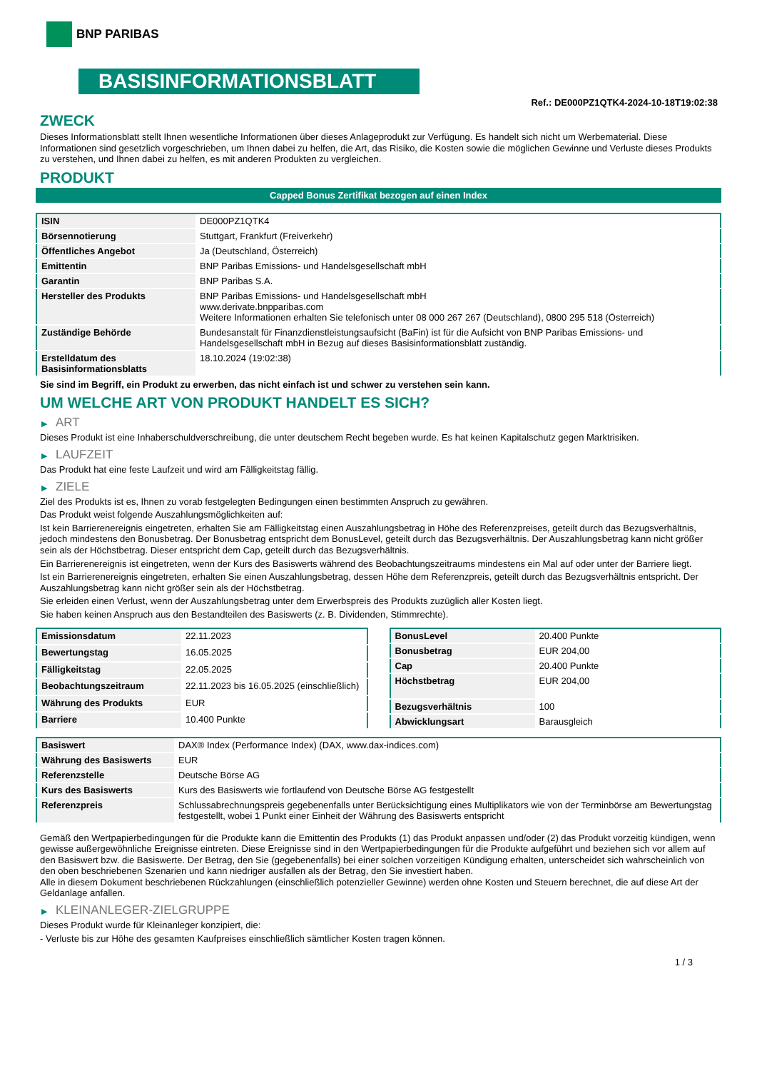BNP PARIBAS
BASISINFORMATIONSBLATT
Ref.: DE000PZ1QTK4-2024-10-18T19:02:38
ZWECK
Dieses Informationsblatt stellt Ihnen wesentliche Informationen über dieses Anlageprodukt zur Verfügung. Es handelt sich nicht um Werbematerial. Diese Informationen sind gesetzlich vorgeschrieben, um Ihnen dabei zu helfen, die Art, das Risiko, die Kosten sowie die möglichen Gewinne und Verluste dieses Produkts zu verstehen, und Ihnen dabei zu helfen, es mit anderen Produkten zu vergleichen.
PRODUKT
Capped Bonus Zertifikat bezogen auf einen Index
| ISIN | DE000PZ1QTK4 |
| Börsennotierung | Stuttgart, Frankfurt (Freiverkehr) |
| Öffentliches Angebot | Ja (Deutschland, Österreich) |
| Emittentin | BNP Paribas Emissions- und Handelsgesellschaft mbH |
| Garantin | BNP Paribas S.A. |
| Hersteller des Produkts | BNP Paribas Emissions- und Handelsgesellschaft mbH www.derivate.bnpparibas.com Weitere Informationen erhalten Sie telefonisch unter 08 000 267 267 (Deutschland), 0800 295 518 (Österreich) |
| Zuständige Behörde | Bundesanstalt für Finanzdienstleistungsaufsicht (BaFin) ist für die Aufsicht von BNP Paribas Emissions- und Handelsgesellschaft mbH in Bezug auf dieses Basisinformationsblatt zuständig. |
| Erstelldatum des Basisinformationsblatts | 18.10.2024 (19:02:38) |
Sie sind im Begriff, ein Produkt zu erwerben, das nicht einfach ist und schwer zu verstehen sein kann.
UM WELCHE ART VON PRODUKT HANDELT ES SICH?
▶ ART
Dieses Produkt ist eine Inhaberschuldverschreibung, die unter deutschem Recht begeben wurde. Es hat keinen Kapitalschutz gegen Marktrisiken.
▶ LAUFZEIT
Das Produkt hat eine feste Laufzeit und wird am Fälligkeitstag fällig.
▶ ZIELE
Ziel des Produkts ist es, Ihnen zu vorab festgelegten Bedingungen einen bestimmten Anspruch zu gewähren.
Das Produkt weist folgende Auszahlungsmöglichkeiten auf:
Ist kein Barrierenereignis eingetreten, erhalten Sie am Fälligkeitstag einen Auszahlungsbetrag in Höhe des Referenzpreises, geteilt durch das Bezugsverhältnis, jedoch mindestens den Bonusbetrag. Der Bonusbetrag entspricht dem BonusLevel, geteilt durch das Bezugsverhältnis. Der Auszahlungsbetrag kann nicht größer sein als der Höchstbetrag. Dieser entspricht dem Cap, geteilt durch das Bezugsverhältnis.
Ein Barrierenereignis ist eingetreten, wenn der Kurs des Basiswerts während des Beobachtungszeitraums mindestens ein Mal auf oder unter der Barriere liegt.
Ist ein Barrierenereignis eingetreten, erhalten Sie einen Auszahlungsbetrag, dessen Höhe dem Referenzpreis, geteilt durch das Bezugsverhältnis entspricht. Der Auszahlungsbetrag kann nicht größer sein als der Höchstbetrag.
Sie erleiden einen Verlust, wenn der Auszahlungsbetrag unter dem Erwerbspreis des Produkts zuzüglich aller Kosten liegt.
Sie haben keinen Anspruch aus den Bestandteilen des Basiswerts (z. B. Dividenden, Stimmrechte).
| Emissionsdatum | 22.11.2023 |
| Bewertungstag | 16.05.2025 |
| Fälligkeitstag | 22.05.2025 |
| Beobachtungszeitraum | 22.11.2023 bis 16.05.2025 (einschließlich) |
| Währung des Produkts | EUR |
| Barriere | 10.400 Punkte |
| BonusLevel | 20.400 Punkte |
| Bonusbetrag | EUR 204,00 |
| Cap | 20.400 Punkte |
| Höchstbetrag | EUR 204,00 |
| Bezugsverhältnis | 100 |
| Abwicklungsart | Barausgleich |
| Basiswert | DAX® Index (Performance Index) (DAX, www.dax-indices.com) |
| Währung des Basiswerts | EUR |
| Referenzstelle | Deutsche Börse AG |
| Kurs des Basiswerts | Kurs des Basiswerts wie fortlaufend von Deutsche Börse AG festgestellt |
| Referenzpreis | Schlussabrechnungspreis gegebenenfalls unter Berücksichtigung eines Multiplikators wie von der Terminbörse am Bewertungstag festgestellt, wobei 1 Punkt einer Einheit der Währung des Basiswerts entspricht |
Gemäß den Wertpapierbedingungen für die Produkte kann die Emittentin des Produkts (1) das Produkt anpassen und/oder (2) das Produkt vorzeitig kündigen, wenn gewisse außergewöhnliche Ereignisse eintreten. Diese Ereignisse sind in den Wertpapierbedingungen für die Produkte aufgeführt und beziehen sich vor allem auf den Basiswert bzw. die Basiswerte. Der Betrag, den Sie (gegebenenfalls) bei einer solchen vorzeitigen Kündigung erhalten, unterscheidet sich wahrscheinlich von den oben beschriebenen Szenarien und kann niedriger ausfallen als der Betrag, den Sie investiert haben.
Alle in diesem Dokument beschriebenen Rückzahlungen (einschließlich potenzieller Gewinne) werden ohne Kosten und Steuern berechnet, die auf diese Art der Geldanlage anfallen.
▶ KLEINANLEGER-ZIELGRUPPE
Dieses Produkt wurde für Kleinanleger konzipiert, die:
- Verluste bis zur Höhe des gesamten Kaufpreises einschließlich sämtlicher Kosten tragen können.
1 / 3